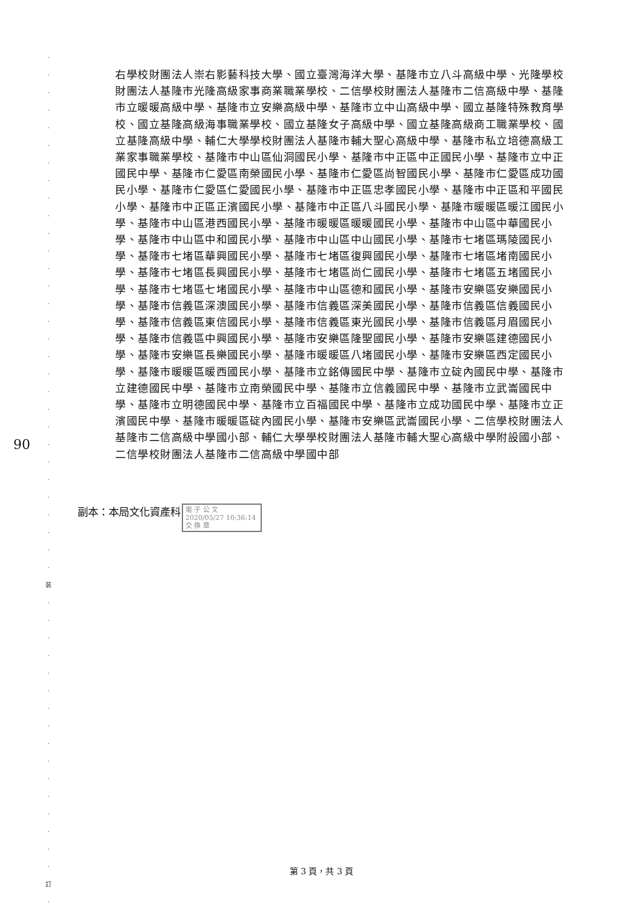·
·
·
·
·
·
·
·
·
·
·
·
·
·
·
·
·
·
·
·
·
·
·
·
·
·
·
·
·
·
裝
·
·
·
·
·
·
·
·
·
·
·
·
·
·
·
·
訂
·
90
右學校財團法人崇右影藝科技大學、國立臺灣海洋大學、基隆市立八斗高級中學、光隆學校財團法人基隆市光隆高級家事商業職業學校、二信學校財團法人基隆市二信高級中學、基隆市立暖暖高級中學、基隆市立安樂高級中學、基隆市立中山高級中學、國立基隆特殊教育學校、國立基隆高級海事職業學校、國立基隆女子高級中學、國立基隆高級商工職業學校、國立基隆高級中學、輔仁大學學校財團法人基隆市輔大聖心高級中學、基隆市私立培德高級工業家事職業學校、基隆市中山區仙洞國民小學、基隆市中正區中正國民小學、基隆市立中正國民中學、基隆市仁愛區南榮國民小學、基隆市仁愛區尚智國民小學、基隆市仁愛區成功國民小學、基隆市仁愛區仁愛國民小學、基隆市中正區忠孝國民小學、基隆市中正區和平國民小學、基隆市中正區正濱國民小學、基隆市中正區八斗國民小學、基隆市暖暖區暖江國民小學、基隆市中山區港西國民小學、基隆市暖暖區暖暖國民小學、基隆市中山區中華國民小學、基隆市中山區中和國民小學、基隆市中山區中山國民小學、基隆市七堵區瑪陵國民小學、基隆市七堵區華興國民小學、基隆市七堵區復興國民小學、基隆市七堵區堵南國民小學、基隆市七堵區長興國民小學、基隆市七堵區尚仁國民小學、基隆市七堵區五堵國民小學、基隆市七堵區七堵國民小學、基隆市中山區德和國民小學、基隆市安樂區安樂國民小學、基隆市信義區深澳國民小學、基隆市信義區深美國民小學、基隆市信義區信義國民小學、基隆市信義區東信國民小學、基隆市信義區東光國民小學、基隆市信義區月眉國民小學、基隆市信義區中興國民小學、基隆市安樂區隆聖國民小學、基隆市安樂區建德國民小學、基隆市安樂區長樂國民小學、基隆市暖暖區八堵國民小學、基隆市安樂區西定國民小學、基隆市暖暖區暖西國民小學、基隆市立銘傳國民中學、基隆市立碇內國民中學、基隆市立建德國民中學、基隆市立南榮國民中學、基隆市立信義國民中學、基隆市立武崙國民中學、基隆市立明德國民中學、基隆市立百福國民中學、基隆市立成功國民中學、基隆市立正濱國民中學、基隆市暖暖區碇內國民小學、基隆市安樂區武崙國民小學、二信學校財團法人基隆市二信高級中學國小部、輔仁大學學校財團法人基隆市輔大聖心高級中學附設國小部、二信學校財團法人基隆市二信高級中學國中部
副本：本局文化資產科
電 子 公 文 2020/05/27 10:36:14
交 換 章
第 3 頁，共 3 頁